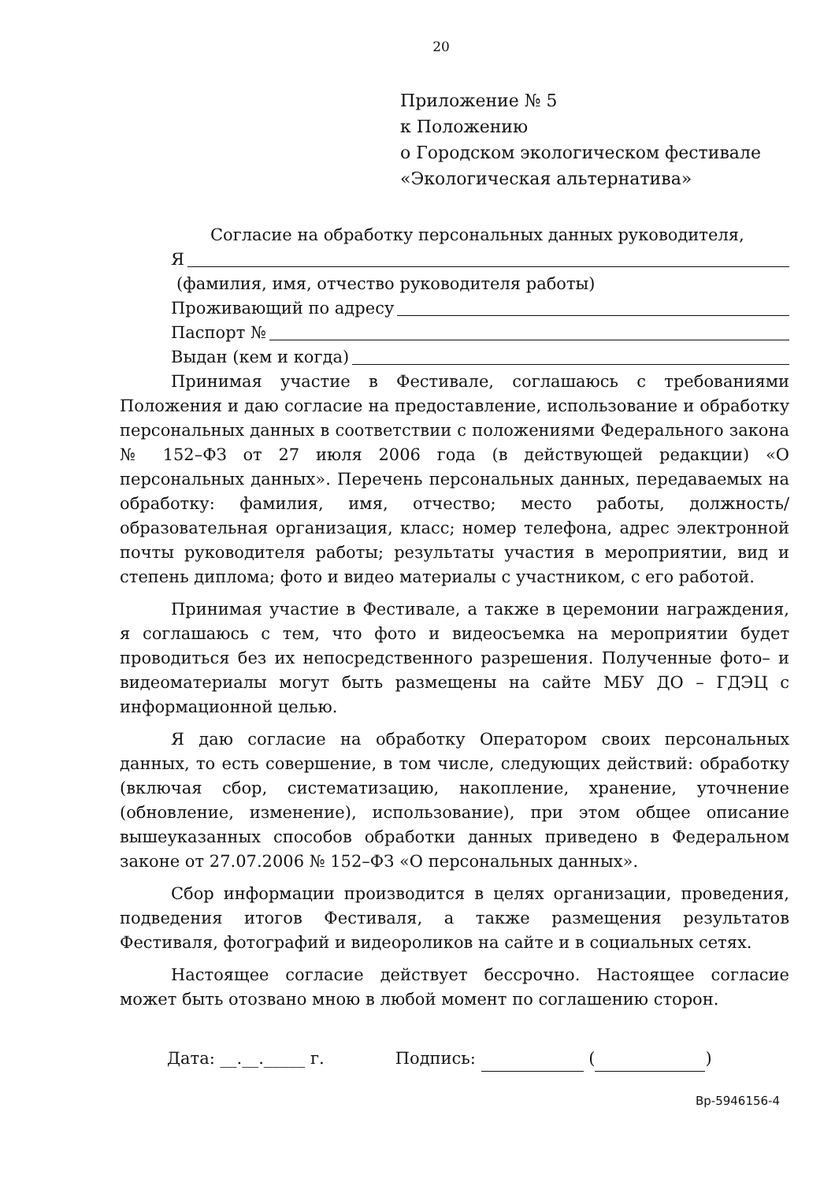20
Приложение № 5
к Положению
о Городском экологическом фестивале
«Экологическая альтернатива»
Согласие на обработку персональных данных руководителя,
Я
(фамилия, имя, отчество руководителя работы)
Проживающий по адресу
Паспорт №
Выдан (кем и когда)
Принимая участие в Фестивале, соглашаюсь с требованиями Положения и даю согласие на предоставление, использование и обработку персональных данных в соответствии с положениями Федерального закона № 152–ФЗ от 27 июля 2006 года (в действующей редакции) «О персональных данных». Перечень персональных данных, передаваемых на обработку: фамилия, имя, отчество; место работы, должность/образовательная организация, класс; номер телефона, адрес электронной почты руководителя работы; результаты участия в мероприятии, вид и степень диплома; фото и видео материалы с участником, с его работой.
Принимая участие в Фестивале, а также в церемонии награждения, я соглашаюсь с тем, что фото и видеосъемка на мероприятии будет проводиться без их непосредственного разрешения. Полученные фото– и видеоматериалы могут быть размещены на сайте МБУ ДО – ГДЭЦ с информационной целью.
Я даю согласие на обработку Оператором своих персональных данных, то есть совершение, в том числе, следующих действий: обработку (включая сбор, систематизацию, накопление, хранение, уточнение (обновление, изменение), использование), при этом общее описание вышеуказанных способов обработки данных приведено в Федеральном законе от 27.07.2006 № 152–ФЗ «О персональных данных».
Сбор информации производится в целях организации, проведения, подведения итогов Фестиваля, а также размещения результатов Фестиваля, фотографий и видеороликов на сайте и в социальных сетях.
Настоящее согласие действует бессрочно. Настоящее согласие может быть отозвано мною в любой момент по соглашению сторон.
Дата: __.__._____ г. Подпись: ( )
Вр-5946156-4